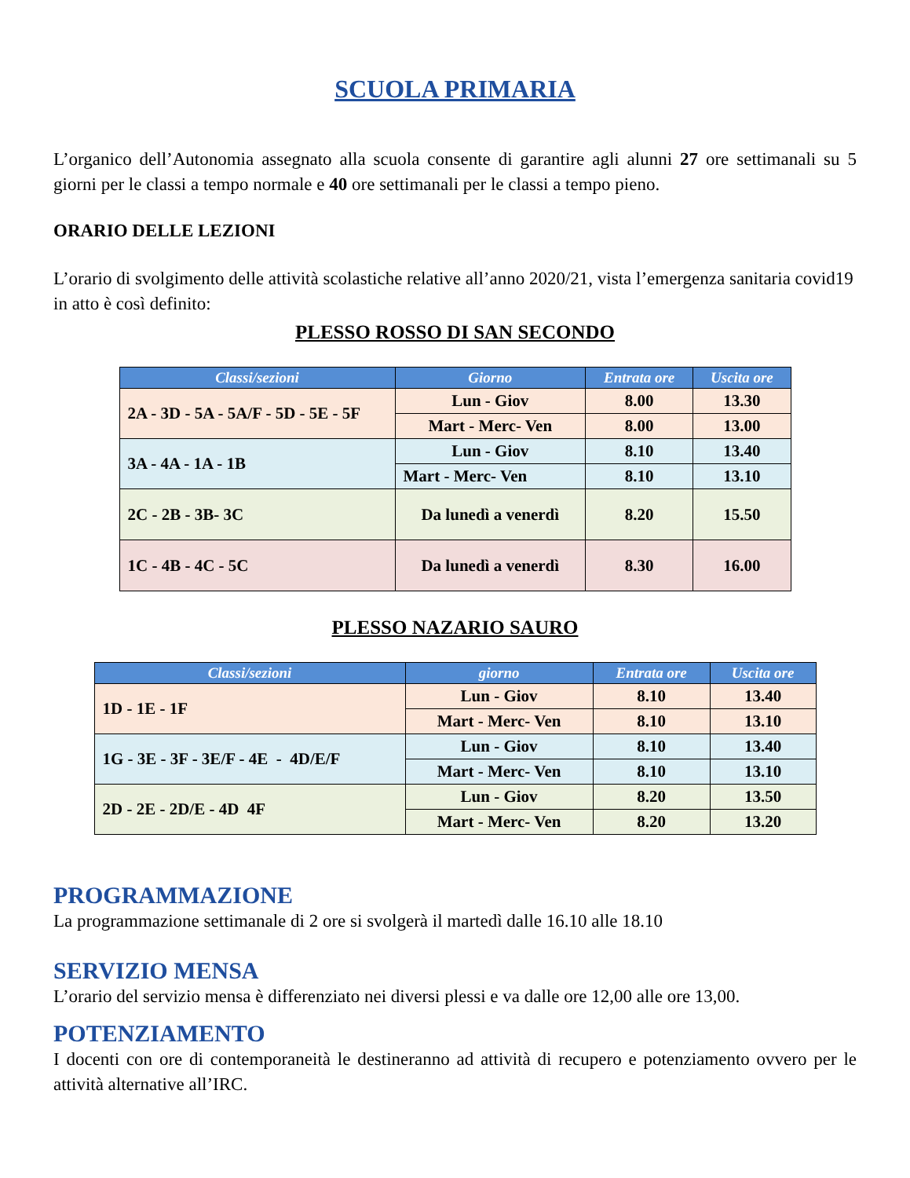SCUOLA PRIMARIA
L’organico dell’Autonomia assegnato alla scuola consente di garantire agli alunni 27 ore settimanali su 5 giorni per le classi a tempo normale e 40 ore settimanali per le classi a tempo pieno.
ORARIO DELLE LEZIONI
L’orario di svolgimento delle attività scolastiche relative all’anno 2020/21, vista l’emergenza sanitaria covid19 in atto è così definito:
PLESSO ROSSO DI SAN SECONDO
| Classi/sezioni | Giorno | Entrata ore | Uscita ore |
| --- | --- | --- | --- |
| 2A - 3D - 5A - 5A/F - 5D - 5E - 5F | Lun - Giov | 8.00 | 13.30 |
| | Mart - Merc- Ven | 8.00 | 13.00 |
| 3A - 4A - 1A - 1B | Lun - Giov | 8.10 | 13.40 |
| | Mart - Merc- Ven | 8.10 | 13.10 |
| 2C - 2B - 3B- 3C | Da lunedì a venerdì | 8.20 | 15.50 |
| 1C - 4B - 4C - 5C | Da lunedì a venerdì | 8.30 | 16.00 |
PLESSO NAZARIO SAURO
| Classi/sezioni | giorno | Entrata ore | Uscita ore |
| --- | --- | --- | --- |
| 1D - 1E - 1F | Lun - Giov | 8.10 | 13.40 |
| | Mart - Merc- Ven | 8.10 | 13.10 |
| 1G - 3E - 3F - 3E/F - 4E - 4D/E/F | Lun - Giov | 8.10 | 13.40 |
| | Mart - Merc- Ven | 8.10 | 13.10 |
| 2D - 2E - 2D/E - 4D 4F | Lun - Giov | 8.20 | 13.50 |
| | Mart - Merc- Ven | 8.20 | 13.20 |
PROGRAMMAZIONE
La programmazione settimanale di 2 ore si svolgerà il martedì dalle 16.10 alle 18.10
SERVIZIO MENSA
L’orario del servizio mensa è differenziato nei diversi plessi e va dalle ore 12,00 alle ore 13,00.
POTENZIAMENTO
I docenti con ore di contemporaneità le destineranno ad attività di recupero e potenziamento ovvero per le attività alternative all’IRC.